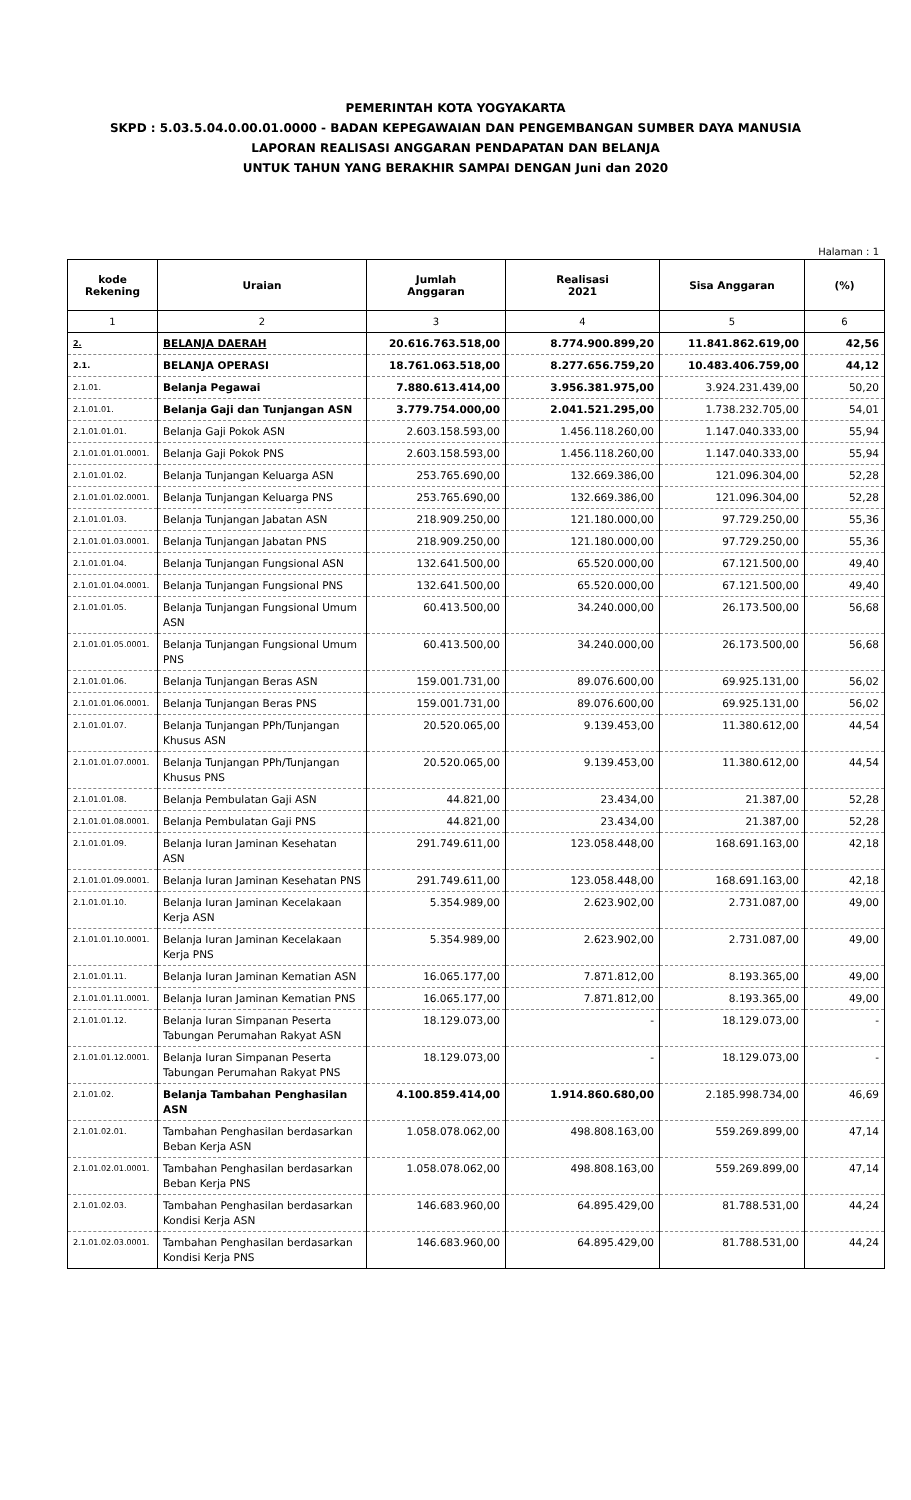PEMERINTAH KOTA YOGYAKARTA
SKPD : 5.03.5.04.0.00.01.0000 - BADAN KEPEGAWAIAN DAN PENGEMBANGAN SUMBER DAYA MANUSIA
LAPORAN REALISASI ANGGARAN PENDAPATAN DAN BELANJA
UNTUK TAHUN YANG BERAKHIR SAMPAI DENGAN Juni dan 2020
Halaman : 1
| kode Rekening | Uraian | Jumlah Anggaran | Realisasi 2021 | Sisa Anggaran | (%) |
| --- | --- | --- | --- | --- | --- |
| 1 | 2 | 3 | 4 | 5 | 6 |
| 2. | BELANJA DAERAH | 20.616.763.518,00 | 8.774.900.899,20 | 11.841.862.619,00 | 42,56 |
| 2.1. | BELANJA OPERASI | 18.761.063.518,00 | 8.277.656.759,20 | 10.483.406.759,00 | 44,12 |
| 2.1.01. | Belanja Pegawai | 7.880.613.414,00 | 3.956.381.975,00 | 3.924.231.439,00 | 50,20 |
| 2.1.01.01. | Belanja Gaji dan Tunjangan ASN | 3.779.754.000,00 | 2.041.521.295,00 | 1.738.232.705,00 | 54,01 |
| 2.1.01.01.01. | Belanja Gaji Pokok ASN | 2.603.158.593,00 | 1.456.118.260,00 | 1.147.040.333,00 | 55,94 |
| 2.1.01.01.01.0001. | Belanja Gaji Pokok PNS | 2.603.158.593,00 | 1.456.118.260,00 | 1.147.040.333,00 | 55,94 |
| 2.1.01.01.02. | Belanja Tunjangan Keluarga ASN | 253.765.690,00 | 132.669.386,00 | 121.096.304,00 | 52,28 |
| 2.1.01.01.02.0001. | Belanja Tunjangan Keluarga PNS | 253.765.690,00 | 132.669.386,00 | 121.096.304,00 | 52,28 |
| 2.1.01.01.03. | Belanja Tunjangan Jabatan ASN | 218.909.250,00 | 121.180.000,00 | 97.729.250,00 | 55,36 |
| 2.1.01.01.03.0001. | Belanja Tunjangan Jabatan PNS | 218.909.250,00 | 121.180.000,00 | 97.729.250,00 | 55,36 |
| 2.1.01.01.04. | Belanja Tunjangan Fungsional ASN | 132.641.500,00 | 65.520.000,00 | 67.121.500,00 | 49,40 |
| 2.1.01.01.04.0001. | Belanja Tunjangan Fungsional PNS | 132.641.500,00 | 65.520.000,00 | 67.121.500,00 | 49,40 |
| 2.1.01.01.05. | Belanja Tunjangan Fungsional Umum ASN | 60.413.500,00 | 34.240.000,00 | 26.173.500,00 | 56,68 |
| 2.1.01.01.05.0001. | Belanja Tunjangan Fungsional Umum PNS | 60.413.500,00 | 34.240.000,00 | 26.173.500,00 | 56,68 |
| 2.1.01.01.06. | Belanja Tunjangan Beras ASN | 159.001.731,00 | 89.076.600,00 | 69.925.131,00 | 56,02 |
| 2.1.01.01.06.0001. | Belanja Tunjangan Beras PNS | 159.001.731,00 | 89.076.600,00 | 69.925.131,00 | 56,02 |
| 2.1.01.01.07. | Belanja Tunjangan PPh/Tunjangan Khusus ASN | 20.520.065,00 | 9.139.453,00 | 11.380.612,00 | 44,54 |
| 2.1.01.01.07.0001. | Belanja Tunjangan PPh/Tunjangan Khusus PNS | 20.520.065,00 | 9.139.453,00 | 11.380.612,00 | 44,54 |
| 2.1.01.01.08. | Belanja Pembulatan Gaji ASN | 44.821,00 | 23.434,00 | 21.387,00 | 52,28 |
| 2.1.01.01.08.0001. | Belanja Pembulatan Gaji PNS | 44.821,00 | 23.434,00 | 21.387,00 | 52,28 |
| 2.1.01.01.09. | Belanja Iuran Jaminan Kesehatan ASN | 291.749.611,00 | 123.058.448,00 | 168.691.163,00 | 42,18 |
| 2.1.01.01.09.0001. | Belanja Iuran Jaminan Kesehatan PNS | 291.749.611,00 | 123.058.448,00 | 168.691.163,00 | 42,18 |
| 2.1.01.01.10. | Belanja Iuran Jaminan Kecelakaan Kerja ASN | 5.354.989,00 | 2.623.902,00 | 2.731.087,00 | 49,00 |
| 2.1.01.01.10.0001. | Belanja Iuran Jaminan Kecelakaan Kerja PNS | 5.354.989,00 | 2.623.902,00 | 2.731.087,00 | 49,00 |
| 2.1.01.01.11. | Belanja Iuran Jaminan Kematian ASN | 16.065.177,00 | 7.871.812,00 | 8.193.365,00 | 49,00 |
| 2.1.01.01.11.0001. | Belanja Iuran Jaminan Kematian PNS | 16.065.177,00 | 7.871.812,00 | 8.193.365,00 | 49,00 |
| 2.1.01.01.12. | Belanja Iuran Simpanan Peserta Tabungan Perumahan Rakyat ASN | 18.129.073,00 | - | 18.129.073,00 | - |
| 2.1.01.01.12.0001. | Belanja Iuran Simpanan Peserta Tabungan Perumahan Rakyat PNS | 18.129.073,00 | - | 18.129.073,00 | - |
| 2.1.01.02. | Belanja Tambahan Penghasilan ASN | 4.100.859.414,00 | 1.914.860.680,00 | 2.185.998.734,00 | 46,69 |
| 2.1.01.02.01. | Tambahan Penghasilan berdasarkan Beban Kerja ASN | 1.058.078.062,00 | 498.808.163,00 | 559.269.899,00 | 47,14 |
| 2.1.01.02.01.0001. | Tambahan Penghasilan berdasarkan Beban Kerja PNS | 1.058.078.062,00 | 498.808.163,00 | 559.269.899,00 | 47,14 |
| 2.1.01.02.03. | Tambahan Penghasilan berdasarkan Kondisi Kerja ASN | 146.683.960,00 | 64.895.429,00 | 81.788.531,00 | 44,24 |
| 2.1.01.02.03.0001. | Tambahan Penghasilan berdasarkan Kondisi Kerja PNS | 146.683.960,00 | 64.895.429,00 | 81.788.531,00 | 44,24 |